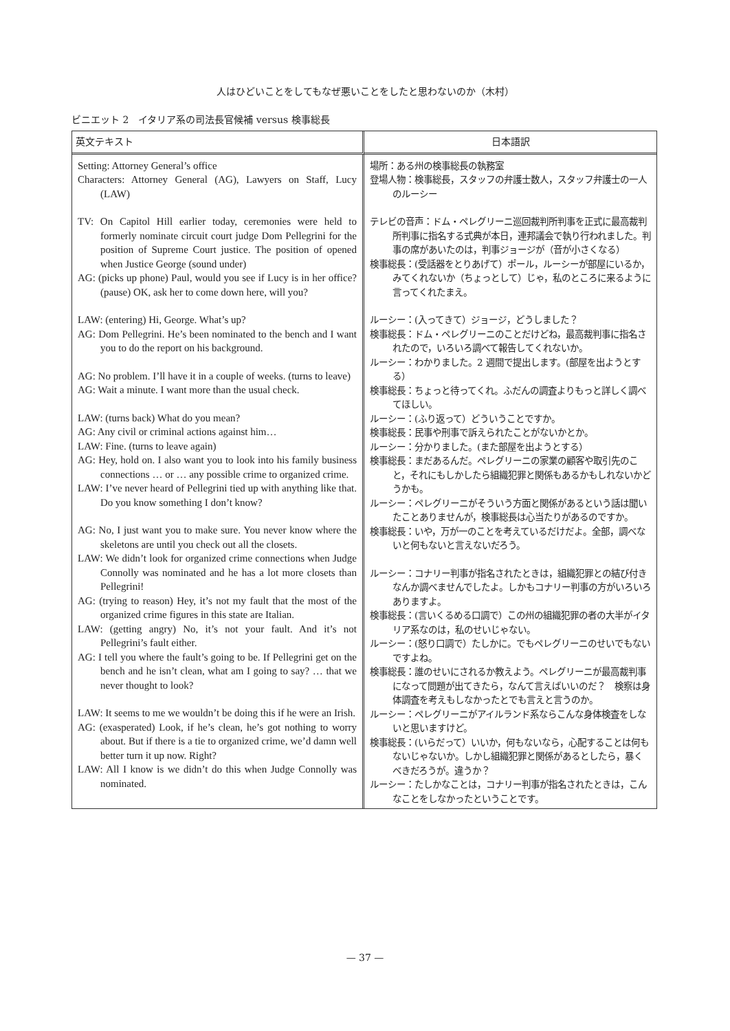人はひどいことをしてもなぜ悪いことをしたと思わないのか（木村）
ビニエット 2　イタリア系の司法長官候補 versus 検事総長
| 英文テキスト | 日本語訳 |
| --- | --- |
| Setting: Attorney General’s office Characters: Attorney General (AG), Lawyers on Staff, Lucy (LAW) TV: On Capitol Hill earlier today, ceremonies were held to formerly nominate circuit court judge Dom Pellegrini for the position of Supreme Court justice. The position of opened when Justice George (sound under) AG: (picks up phone) Paul, would you see if Lucy is in her office? (pause) OK, ask her to come down here, will you? LAW: (entering) Hi, George. What’s up? AG: Dom Pellegrini. He’s been nominated to the bench and I want you to do the report on his background. AG: No problem. I’ll have it in a couple of weeks. (turns to leave) AG: Wait a minute. I want more than the usual check. LAW: (turns back) What do you mean? AG: Any civil or criminal actions against him… LAW: Fine. (turns to leave again) AG: Hey, hold on. I also want you to look into his family business connections … or … any possible crime to organized crime. LAW: I’ve never heard of Pellegrini tied up with anything like that. Do you know something I don’t know? AG: No, I just want you to make sure. You never know where the skeletons are until you check out all the closets. LAW: We didn’t look for organized crime connections when Judge Connolly was nominated and he has a lot more closets than Pellegrini! AG: (trying to reason) Hey, it’s not my fault that the most of the organized crime figures in this state are Italian. LAW: (getting angry) No, it’s not your fault. And it’s not Pellegrini’s fault either. AG: I tell you where the fault’s going to be. If Pellegrini get on the bench and he isn’t clean, what am I going to say? … that we never thought to look? LAW: It seems to me we wouldn’t be doing this if he were an Irish. AG: (exasperated) Look, if he’s clean, he’s got nothing to worry about. But if there is a tie to organized crime, we’d damn well better turn it up now. Right? LAW: All I know is we didn’t do this when Judge Connolly was nominated. | 場所：ある州の検事総長の執務室 登場人物：検事総長，スタッフの弁護士数人，スタッフ弁護士の一人のルーシー テレビの音声：ドム・ペレグリーニ巡回裁判所判事を正式に最高裁判所判事に指名する式典が本日，連邦議会で執り行われました。判事の席があいたのは，判事ジョージが（音が小さくなる） 検事総長：(受話器をとりあげて）ポール，ルーシーが部屋にいるか，みてくれないか（ちょっとして）じゃ，私のところに来るように言ってくれたまえ。 ルーシー：(入ってきて）ジョージ，どうしました？ 検事総長：ドム・ペレグリーニのことだけどね，最高裁判事に指名されたので，いろいろ調べて報告してくれないか。 ルーシー：わかりました。2 週間で提出します。(部屋を出ようとする） 検事総長：ちょっと待ってくれ。ふだんの調査よりもっと詳しく調べてほしい。 ルーシー：(ふり返って）どういうことですか。 検事総長：民事や刑事で訴えられたことがないかとか。 ルーシー：分かりました。(また部屋を出ようとする） 検事総長：まだあるんだ。ペレグリーニの家業の顧客や取引先のこと，それにもしかしたら組織犯罪と関係もあるかもしれないかどうかも。 ルーシー：ペレグリーニがそういう方面と関係があるという話は聞いたことありませんが，検事総長は心当たりがあるのですか。 検事総長：いや，万が一のことを考えているだけだよ。全部，調べないと何もないと言えないだろう。 ルーシー：コナリー判事が指名されたときは，組織犯罪との結び付きなんか調べませんでしたよ。しかもコナリー判事の方がいろいろありますよ。 検事総長：(言いくるめる口調で）この州の組織犯罪の者の大半がイタリア系なのは，私のせいじゃない。 ルーシー：(怒り口調で）たしかに。でもペレグリーニのせいでもないですよね。 検事総長：誰のせいにされるか教えよう。ペレグリーニが最高裁判事になって問題が出てきたら，なんて言えばいいのだ？ 検察は身体調査を考えもしなかったとでも言えと言うのか。 ルーシー：ペレグリーニがアイルランド系ならこんな身体検査をしないと思いますけど。 検事総長：(いらだって）いいか，何もないなら，心配することは何もないじゃないか。しかし組織犯罪と関係があるとしたら，暴くべきだろうが。違うか？ ルーシー：たしかなことは，コナリー判事が指名されたときは，こんなことをしなかったということです。 |
— 37 —